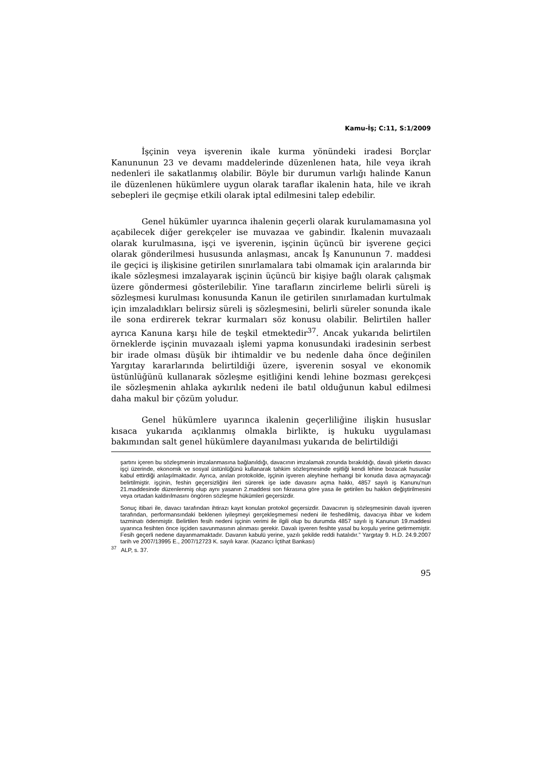Kamu-İş; C:11, S:1/2009
İşçinin veya işverenin ikale kurma yönündeki iradesi Borçlar Kanununun 23 ve devamı maddelerinde düzenlenen hata, hile veya ikrah nedenleri ile sakatlanmış olabilir. Böyle bir durumun varlığı halinde Kanun ile düzenlenen hükümlere uygun olarak taraflar ikalenin hata, hile ve ikrah sebepleri ile geçmişe etkili olarak iptal edilmesini talep edebilir.
Genel hükümler uyarınca ihalenin geçerli olarak kurulamamasına yol açabilecek diğer gerekçeler ise muvazaa ve gabindir. İkalenin muvazaalı olarak kurulmasına, işçi ve işverenin, işçinin üçüncü bir işverene geçici olarak gönderilmesi hususunda anlaşması, ancak İş Kanununun 7. maddesi ile geçici iş ilişkisine getirilen sınırlamalara tabi olmamak için aralarında bir ikale sözleşmesi imzalayarak işçinin üçüncü bir kişiye bağlı olarak çalışmak üzere göndermesi gösterilebilir. Yine tarafların zincirleme belirli süreli iş sözleşmesi kurulması konusunda Kanun ile getirilen sınırlamadan kurtulmak için imzaladıkları belirsiz süreli iş sözleşmesini, belirli süreler sonunda ikale ile sona erdirerek tekrar kurmaları söz konusu olabilir. Belirtilen haller ayrıca Kanuna karşı hile de teşkil etmektedir<sup>37</sup>. Ancak yukarıda belirtilen örneklerde işçinin muvazaalı işlemi yapma konusundaki iradesinin serbest bir irade olması düşük bir ihtimaldir ve bu nedenle daha önce değinilen Yargıtay kararlarında belirtildiği üzere, işverenin sosyal ve ekonomik üstünlüğünü kullanarak sözleşme eşitliğini kendi lehine bozması gerekçesi ile sözleşmenin ahlaka aykırılık nedeni ile batıl olduğunun kabul edilmesi daha makul bir çözüm yoludur.
Genel hükümlere uyarınca ikalenin geçerliliğine ilişkin hususlar kısaca yukarıda açıklanmış olmakla birlikte, iş hukuku uygulaması bakımından salt genel hükümlere dayanılması yukarıda de belirtildiği
şartını içeren bu sözleşmenin imzalanmasına bağlanıldığı, davacının imzalamak zorunda bırakıldığı, davalı şirketin davacı işçi üzerinde, ekonomik ve sosyal üstünlüğünü kullanarak tahkim sözleşmesinde eşitliği kendi lehine bozacak hususlar kabul ettirdiği anlaşılmaktadır. Ayrıca, anılan protokolde, işçinin işveren aleyhine herhangi bir konuda dava açmayacağı belirtilmiştir. işçinin, feshin geçersizliğini ileri sürerek işe iade davasını açma hakkı, 4857 sayılı iş Kanunu'nun 21.maddesinde düzenlenmiş olup aynı yasanın 2.maddesi son fıkrasına göre yasa ile getirilen bu hakkın değiştirilmesini veya ortadan kaldırılmasını öngören sözleşme hükümleri geçersizdir.
Sonuç itibari ile, davacı tarafından ihtirazı kayıt konulan protokol geçersizdir. Davacının iş sözleşmesinin davalı işveren tarafından, performansındaki beklenen iyileşmeyi gerçekleşmemesi nedeni ile feshedilmiş, davacıya ihbar ve kıdem tazminatı ödenmiştir. Belirtilen fesih nedeni işçinin verimi ile ilgili olup bu durumda 4857 sayılı iş Kanunun 19.maddesi uyarınca fesihten önce işçiden savunmasının alınması gerekir. Davalı işveren fesihte yasal bu koşulu yerine getirmemiştir. Fesih geçerli nedene dayanmamaktadır. Davanın kabulü yerine, yazılı şekilde reddi hatalıdır.” Yargıtay 9. H.D. 24.9.2007 tarih ve 2007/13995 E., 2007/12723 K. sayılı karar. (Kazancı İçtihat Bankası)
<sup>37</sup> ALP, s. 37.
95